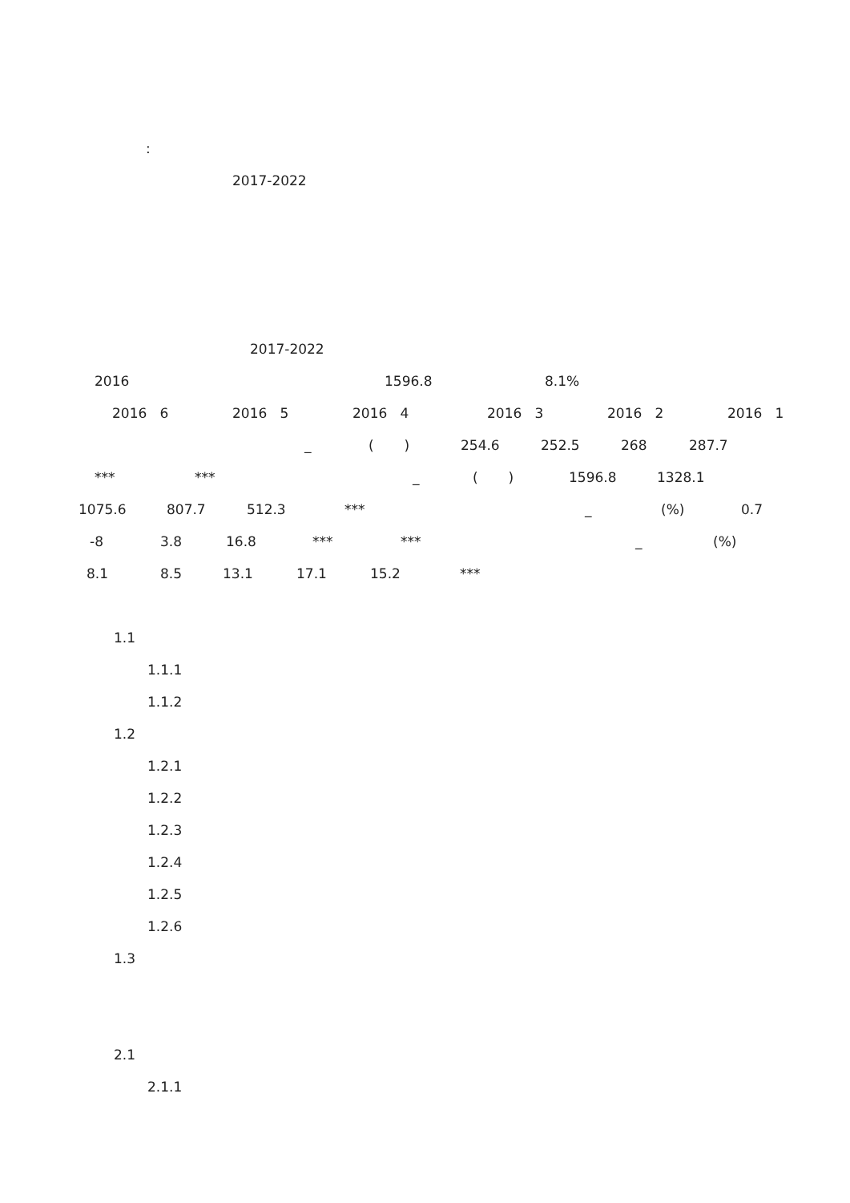:
2017-2022
2017-2022
2016 1596.8 8.1%
2016 6 2016 5 2016 4 2016 3 2016 2 2016 1
_ ( ) 254.6 252.5 268 287.7
*** *** _ ( ) 1596.8 1328.1
1075.6 807.7 512.3 *** _ (%) 0.7
-8 3.8 16.8 *** *** _ (%)
8.1 8.5 13.1 17.1 15.2 ***
1.1
1.1.1
1.1.2
1.2
1.2.1
1.2.2
1.2.3
1.2.4
1.2.5
1.2.6
1.3
2.1
2.1.1